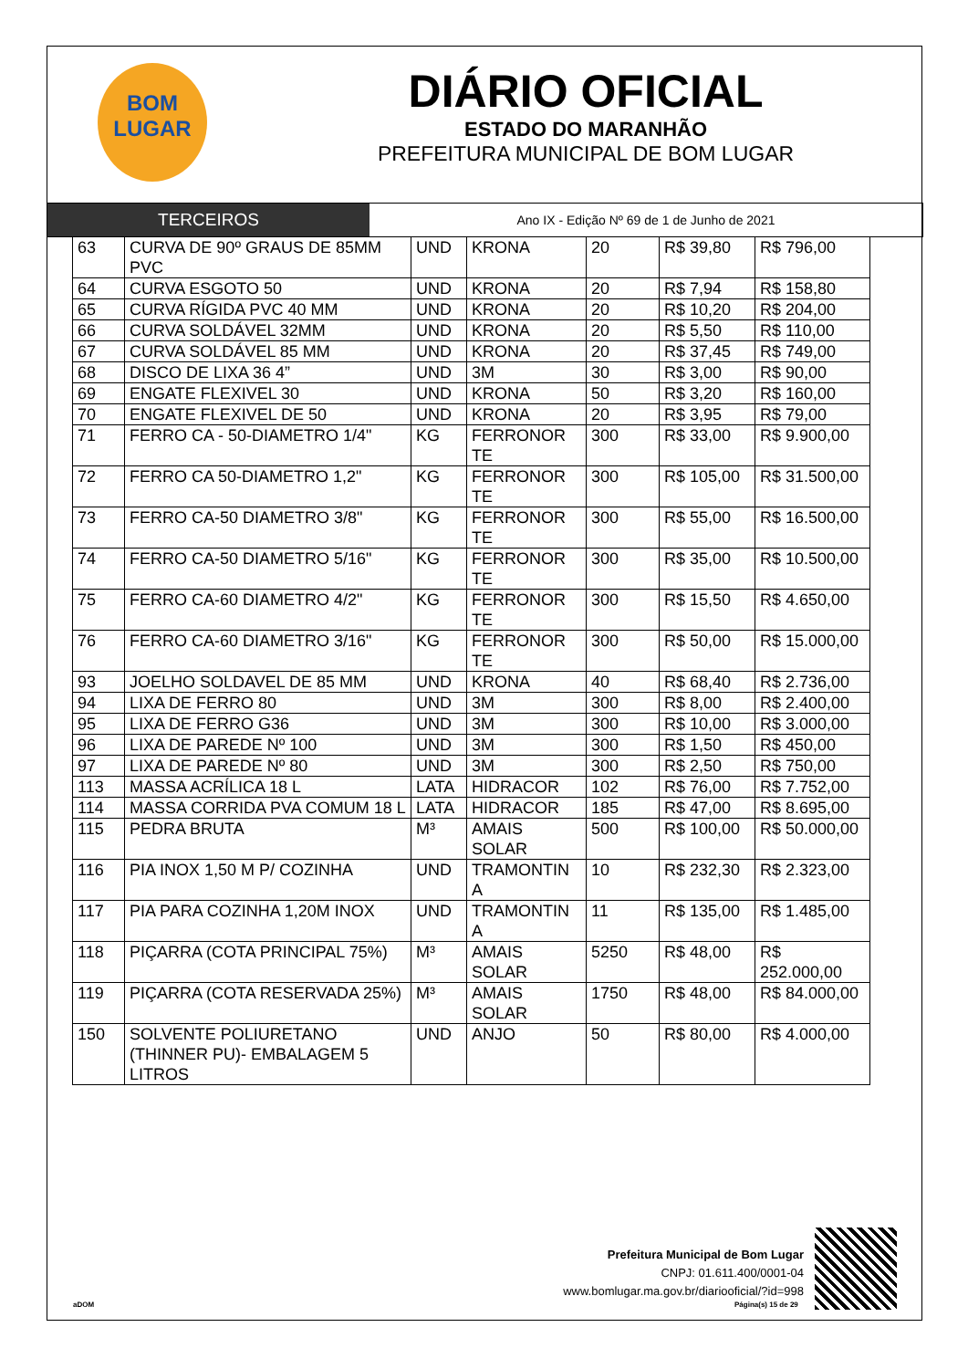BOM
LUGAR
DIÁRIO OFICIAL
ESTADO DO MARANHÃO
PREFEITURA MUNICIPAL DE BOM LUGAR
TERCEIROS
Ano IX - Edição Nº 69 de 1 de Junho de 2021
| 63 | CURVA DE 90º GRAUS DE 85MM PVC | UND | KRONA | 20 | R$ 39,80 | R$ 796,00 |
| 64 | CURVA ESGOTO 50 | UND | KRONA | 20 | R$ 7,94 | R$ 158,80 |
| 65 | CURVA RÍGIDA PVC 40 MM | UND | KRONA | 20 | R$ 10,20 | R$ 204,00 |
| 66 | CURVA SOLDÁVEL 32MM | UND | KRONA | 20 | R$ 5,50 | R$ 110,00 |
| 67 | CURVA SOLDÁVEL 85 MM | UND | KRONA | 20 | R$ 37,45 | R$ 749,00 |
| 68 | DISCO DE LIXA 36 4” | UND | 3M | 30 | R$ 3,00 | R$ 90,00 |
| 69 | ENGATE FLEXIVEL 30 | UND | KRONA | 50 | R$ 3,20 | R$ 160,00 |
| 70 | ENGATE FLEXIVEL DE 50 | UND | KRONA | 20 | R$ 3,95 | R$ 79,00 |
| 71 | FERRO CA - 50-DIAMETRO 1/4" | KG | FERRONOR TE | 300 | R$ 33,00 | R$ 9.900,00 |
| 72 | FERRO CA 50-DIAMETRO 1,2" | KG | FERRONOR TE | 300 | R$ 105,00 | R$ 31.500,00 |
| 73 | FERRO CA-50 DIAMETRO 3/8" | KG | FERRONOR TE | 300 | R$ 55,00 | R$ 16.500,00 |
| 74 | FERRO CA-50 DIAMETRO 5/16" | KG | FERRONOR TE | 300 | R$ 35,00 | R$ 10.500,00 |
| 75 | FERRO CA-60 DIAMETRO 4/2" | KG | FERRONOR TE | 300 | R$ 15,50 | R$ 4.650,00 |
| 76 | FERRO CA-60 DIAMETRO 3/16" | KG | FERRONOR TE | 300 | R$ 50,00 | R$ 15.000,00 |
| 93 | JOELHO SOLDAVEL DE 85 MM | UND | KRONA | 40 | R$ 68,40 | R$ 2.736,00 |
| 94 | LIXA DE FERRO 80 | UND | 3M | 300 | R$ 8,00 | R$ 2.400,00 |
| 95 | LIXA DE FERRO G36 | UND | 3M | 300 | R$ 10,00 | R$ 3.000,00 |
| 96 | LIXA DE PAREDE Nº 100 | UND | 3M | 300 | R$ 1,50 | R$ 450,00 |
| 97 | LIXA DE PAREDE Nº 80 | UND | 3M | 300 | R$ 2,50 | R$ 750,00 |
| 113 | MASSA ACRÍLICA 18 L | LATA | HIDRACOR | 102 | R$ 76,00 | R$ 7.752,00 |
| 114 | MASSA CORRIDA PVA COMUM 18 L | LATA | HIDRACOR | 185 | R$ 47,00 | R$ 8.695,00 |
| 115 | PEDRA BRUTA | M³ | AMAIS SOLAR | 500 | R$ 100,00 | R$ 50.000,00 |
| 116 | PIA INOX 1,50 M P/ COZINHA | UND | TRAMONTIN A | 10 | R$ 232,30 | R$ 2.323,00 |
| 117 | PIA PARA COZINHA 1,20M INOX | UND | TRAMONTIN A | 11 | R$ 135,00 | R$ 1.485,00 |
| 118 | PIÇARRA (COTA PRINCIPAL 75%) | M³ | AMAIS SOLAR | 5250 | R$ 48,00 | R$ 252.000,00 |
| 119 | PIÇARRA (COTA RESERVADA 25%) | M³ | AMAIS SOLAR | 1750 | R$ 48,00 | R$ 84.000,00 |
| 150 | SOLVENTE POLIURETANO (THINNER PU)- EMBALAGEM 5 LITROS | UND | ANJO | 50 | R$ 80,00 | R$ 4.000,00 |
Prefeitura Municipal de Bom Lugar
CNPJ: 01.611.400/0001-04
www.bomlugar.ma.gov.br/diariooficial/?id=998
aDOM Página(s) 15 de 29